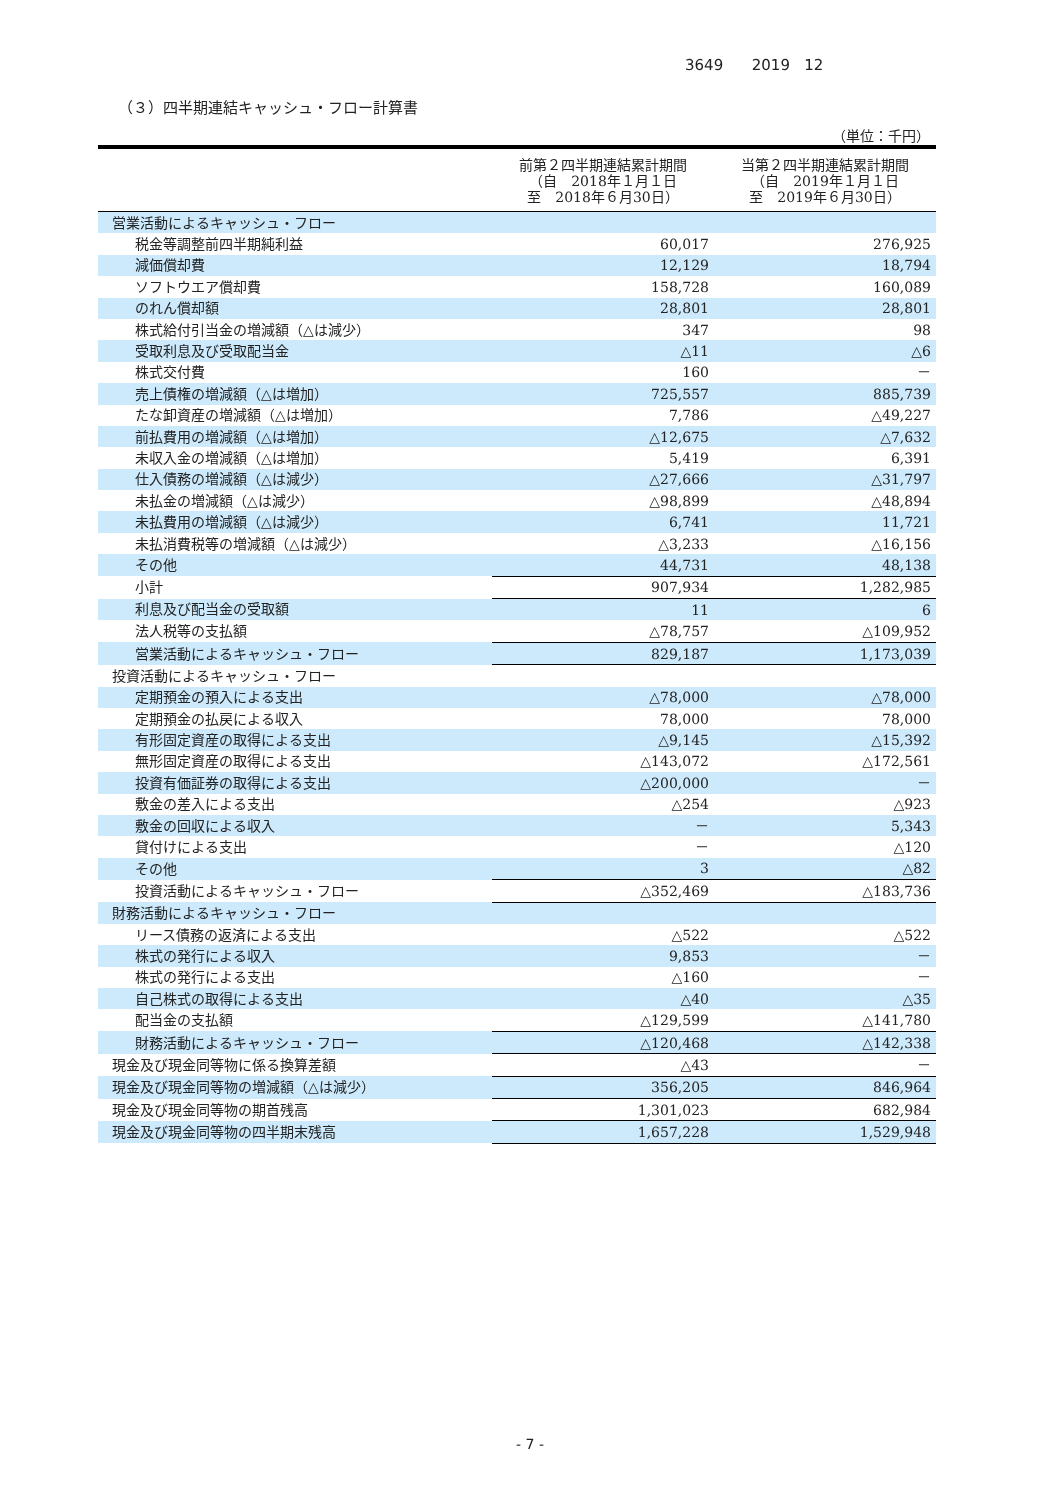3649 2019 12
（３）四半期連結キャッシュ・フロー計算書
（単位：千円）
| | 前第２四半期連結累計期間 （自 2018年１月１日 至 2018年６月30日） | 当第２四半期連結累計期間 （自 2019年１月１日 至 2019年６月30日） |
| --- | --- | --- |
| 営業活動によるキャッシュ・フロー | | |
| 税金等調整前四半期純利益 | 60,017 | 276,925 |
| 減価償却費 | 12,129 | 18,794 |
| ソフトウエア償却費 | 158,728 | 160,089 |
| のれん償却額 | 28,801 | 28,801 |
| 株式給付引当金の増減額（△は減少） | 347 | 98 |
| 受取利息及び受取配当金 | △11 | △6 |
| 株式交付費 | 160 | － |
| 売上債権の増減額（△は増加） | 725,557 | 885,739 |
| たな卸資産の増減額（△は増加） | 7,786 | △49,227 |
| 前払費用の増減額（△は増加） | △12,675 | △7,632 |
| 未収入金の増減額（△は増加） | 5,419 | 6,391 |
| 仕入債務の増減額（△は減少） | △27,666 | △31,797 |
| 未払金の増減額（△は減少） | △98,899 | △48,894 |
| 未払費用の増減額（△は減少） | 6,741 | 11,721 |
| 未払消費税等の増減額（△は減少） | △3,233 | △16,156 |
| その他 | 44,731 | 48,138 |
| 小計 | 907,934 | 1,282,985 |
| 利息及び配当金の受取額 | 11 | 6 |
| 法人税等の支払額 | △78,757 | △109,952 |
| 営業活動によるキャッシュ・フロー | 829,187 | 1,173,039 |
| 投資活動によるキャッシュ・フロー | | |
| 定期預金の預入による支出 | △78,000 | △78,000 |
| 定期預金の払戻による収入 | 78,000 | 78,000 |
| 有形固定資産の取得による支出 | △9,145 | △15,392 |
| 無形固定資産の取得による支出 | △143,072 | △172,561 |
| 投資有価証券の取得による支出 | △200,000 | － |
| 敷金の差入による支出 | △254 | △923 |
| 敷金の回収による収入 | － | 5,343 |
| 貸付けによる支出 | － | △120 |
| その他 | 3 | △82 |
| 投資活動によるキャッシュ・フロー | △352,469 | △183,736 |
| 財務活動によるキャッシュ・フロー | | |
| リース債務の返済による支出 | △522 | △522 |
| 株式の発行による収入 | 9,853 | － |
| 株式の発行による支出 | △160 | － |
| 自己株式の取得による支出 | △40 | △35 |
| 配当金の支払額 | △129,599 | △141,780 |
| 財務活動によるキャッシュ・フロー | △120,468 | △142,338 |
| 現金及び現金同等物に係る換算差額 | △43 | － |
| 現金及び現金同等物の増減額（△は減少） | 356,205 | 846,964 |
| 現金及び現金同等物の期首残高 | 1,301,023 | 682,984 |
| 現金及び現金同等物の四半期末残高 | 1,657,228 | 1,529,948 |
- 7 -